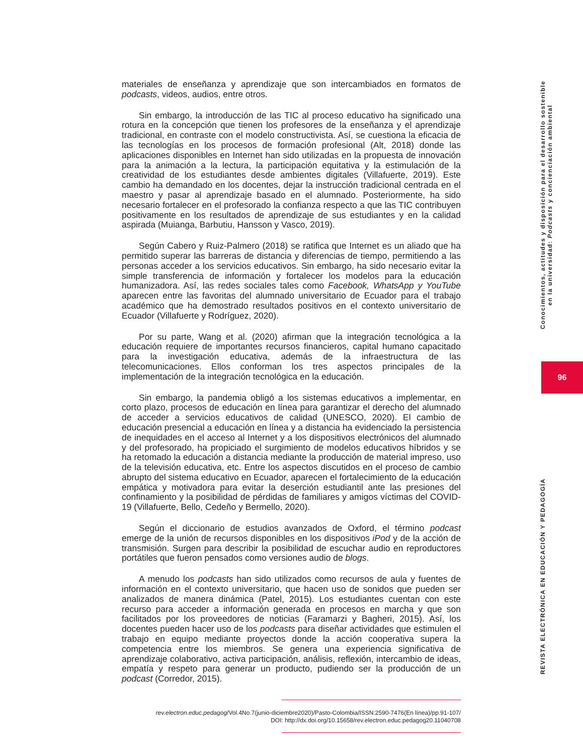materiales de enseñanza y aprendizaje que son intercambiados en formatos de podcasts, videos, audios, entre otros.
Sin embargo, la introducción de las TIC al proceso educativo ha significado una rotura en la concepción que tienen los profesores de la enseñanza y el aprendizaje tradicional, en contraste con el modelo constructivista. Así, se cuestiona la eficacia de las tecnologías en los procesos de formación profesional (Alt, 2018) donde las aplicaciones disponibles en Internet han sido utilizadas en la propuesta de innovación para la animación a la lectura, la participación equitativa y la estimulación de la creatividad de los estudiantes desde ambientes digitales (Villafuerte, 2019). Este cambio ha demandado en los docentes, dejar la instrucción tradicional centrada en el maestro y pasar al aprendizaje basado en el alumnado. Posteriormente, ha sido necesario fortalecer en el profesorado la confianza respecto a que las TIC contribuyen positivamente en los resultados de aprendizaje de sus estudiantes y en la calidad aspirada (Muianga, Barbutiu, Hansson y Vasco, 2019).
Según Cabero y Ruiz-Palmero (2018) se ratifica que Internet es un aliado que ha permitido superar las barreras de distancia y diferencias de tiempo, permitiendo a las personas acceder a los servicios educativos. Sin embargo, ha sido necesario evitar la simple transferencia de información y fortalecer los modelos para la educación humanizadora. Así, las redes sociales tales como Facebook, WhatsApp y YouTube aparecen entre las favoritas del alumnado universitario de Ecuador para el trabajo académico que ha demostrado resultados positivos en el contexto universitario de Ecuador (Villafuerte y Rodríguez, 2020).
Por su parte, Wang et al. (2020) afirman que la integración tecnológica a la educación requiere de importantes recursos financieros, capital humano capacitado para la investigación educativa, además de la infraestructura de las telecomunicaciones. Ellos conforman los tres aspectos principales de la implementación de la integración tecnológica en la educación.
Sin embargo, la pandemia obligó a los sistemas educativos a implementar, en corto plazo, procesos de educación en línea para garantizar el derecho del alumnado de acceder a servicios educativos de calidad (UNESCO, 2020). El cambio de educación presencial a educación en línea y a distancia ha evidenciado la persistencia de inequidades en el acceso al Internet y a los dispositivos electrónicos del alumnado y del profesorado, ha propiciado el surgimiento de modelos educativos híbridos y se ha retomado la educación a distancia mediante la producción de material impreso, uso de la televisión educativa, etc. Entre los aspectos discutidos en el proceso de cambio abrupto del sistema educativo en Ecuador, aparecen el fortalecimiento de la educación empática y motivadora para evitar la deserción estudiantil ante las presiones del confinamiento y la posibilidad de pérdidas de familiares y amigos víctimas del COVID-19 (Villafuerte, Bello, Cedeño y Bermello, 2020).
Según el diccionario de estudios avanzados de Oxford, el término podcast emerge de la unión de recursos disponibles en los dispositivos iPod y de la acción de transmisión. Surgen para describir la posibilidad de escuchar audio en reproductores portátiles que fueron pensados como versiones audio de blogs.
A menudo los podcasts han sido utilizados como recursos de aula y fuentes de información en el contexto universitario, que hacen uso de sonidos que pueden ser analizados de manera dinámica (Patel, 2015). Los estudiantes cuentan con este recurso para acceder a información generada en procesos en marcha y que son facilitados por los proveedores de noticias (Faramarzi y Bagheri, 2015). Así, los docentes pueden hacer uso de los podcasts para diseñar actividades que estimulen el trabajo en equipo mediante proyectos donde la acción cooperativa supera la competencia entre los miembros. Se genera una experiencia significativa de aprendizaje colaborativo, activa participación, análisis, reflexión, intercambio de ideas, empatía y respeto para generar un producto, pudiendo ser la producción de un podcast (Corredor, 2015).
Conocimientos, actitudes y disposición para el desarrollo sostenible
en la universidad: Podcasts y concienciación ambiental
REVISTA ELECTRÓNICA EN EDUCACIÓN Y PEDAGOGÍA
96
rev.electron.educ.pedagog/Vol.4No.7(junio-diciembre2020)/Pasto-Colombia/ISSN:2590-7476(En línea)/pp.91-107/
DOI: http://dx.doi.org/10.15658/rev.electron.educ.pedagog20.11040708